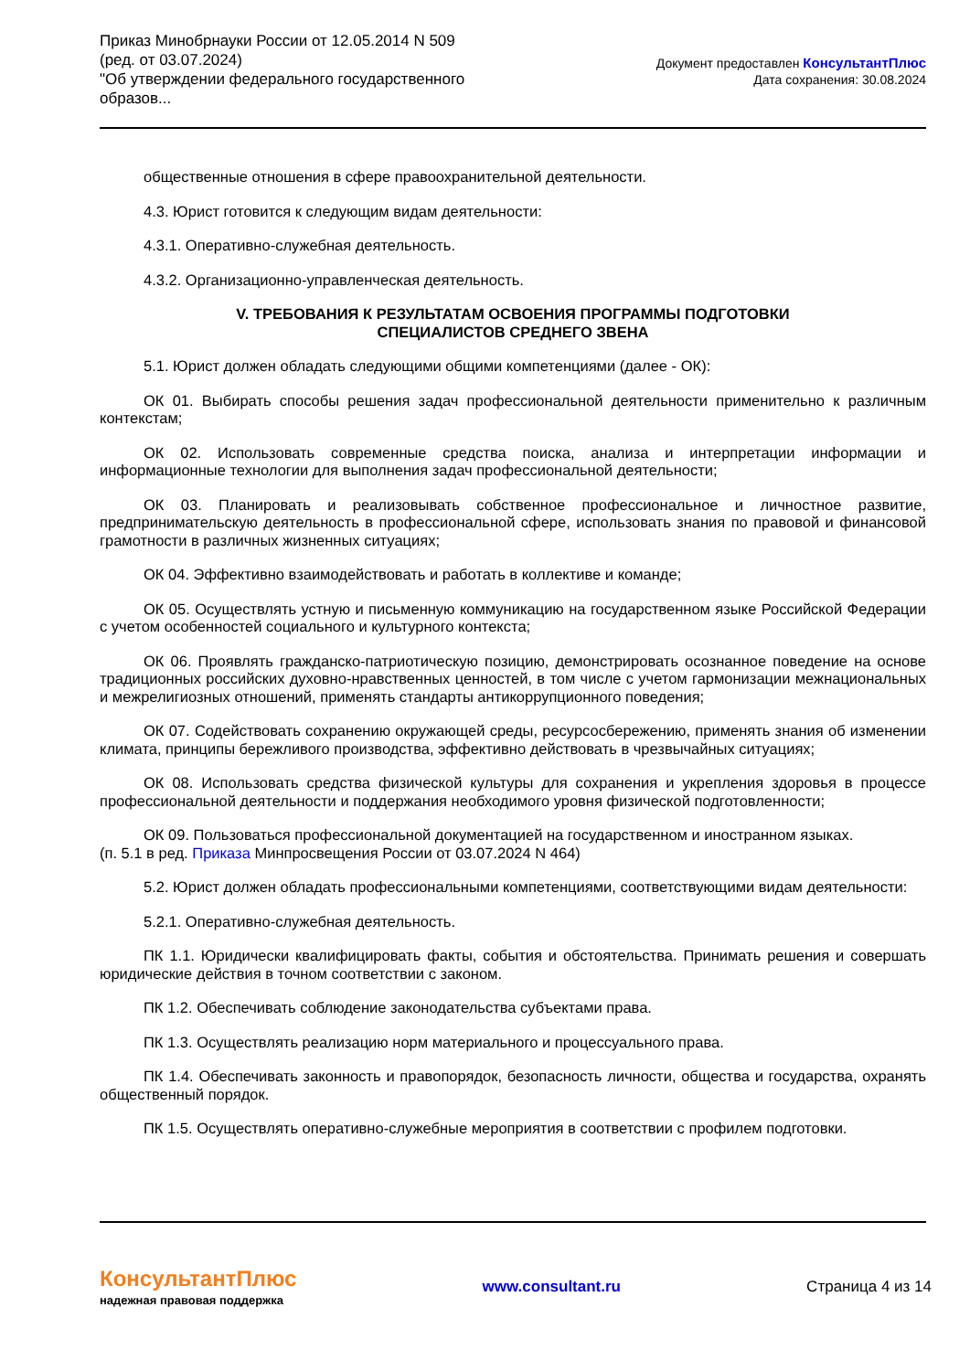Приказ Минобрнауки России от 12.05.2014 N 509
(ред. от 03.07.2024)
"Об утверждении федерального государственного образов...
Документ предоставлен КонсультантПлюс
Дата сохранения: 30.08.2024
общественные отношения в сфере правоохранительной деятельности.
4.3. Юрист готовится к следующим видам деятельности:
4.3.1. Оперативно-служебная деятельность.
4.3.2. Организационно-управленческая деятельность.
V. ТРЕБОВАНИЯ К РЕЗУЛЬТАТАМ ОСВОЕНИЯ ПРОГРАММЫ ПОДГОТОВКИ
СПЕЦИАЛИСТОВ СРЕДНЕГО ЗВЕНА
5.1. Юрист должен обладать следующими общими компетенциями (далее - ОК):
ОК 01. Выбирать способы решения задач профессиональной деятельности применительно к различным контекстам;
ОК 02. Использовать современные средства поиска, анализа и интерпретации информации и информационные технологии для выполнения задач профессиональной деятельности;
ОК 03. Планировать и реализовывать собственное профессиональное и личностное развитие, предпринимательскую деятельность в профессиональной сфере, использовать знания по правовой и финансовой грамотности в различных жизненных ситуациях;
ОК 04. Эффективно взаимодействовать и работать в коллективе и команде;
ОК 05. Осуществлять устную и письменную коммуникацию на государственном языке Российской Федерации с учетом особенностей социального и культурного контекста;
ОК 06. Проявлять гражданско-патриотическую позицию, демонстрировать осознанное поведение на основе традиционных российских духовно-нравственных ценностей, в том числе с учетом гармонизации межнациональных и межрелигиозных отношений, применять стандарты антикоррупционного поведения;
ОК 07. Содействовать сохранению окружающей среды, ресурсосбережению, применять знания об изменении климата, принципы бережливого производства, эффективно действовать в чрезвычайных ситуациях;
ОК 08. Использовать средства физической культуры для сохранения и укрепления здоровья в процессе профессиональной деятельности и поддержания необходимого уровня физической подготовленности;
ОК 09. Пользоваться профессиональной документацией на государственном и иностранном языках.
(п. 5.1 в ред. Приказа Минпросвещения России от 03.07.2024 N 464)
5.2. Юрист должен обладать профессиональными компетенциями, соответствующими видам деятельности:
5.2.1. Оперативно-служебная деятельность.
ПК 1.1. Юридически квалифицировать факты, события и обстоятельства. Принимать решения и совершать юридические действия в точном соответствии с законом.
ПК 1.2. Обеспечивать соблюдение законодательства субъектами права.
ПК 1.3. Осуществлять реализацию норм материального и процессуального права.
ПК 1.4. Обеспечивать законность и правопорядок, безопасность личности, общества и государства, охранять общественный порядок.
ПК 1.5. Осуществлять оперативно-служебные мероприятия в соответствии с профилем подготовки.
КонсультантПлюс
надежная правовая поддержка
www.consultant.ru Страница 4 из 14